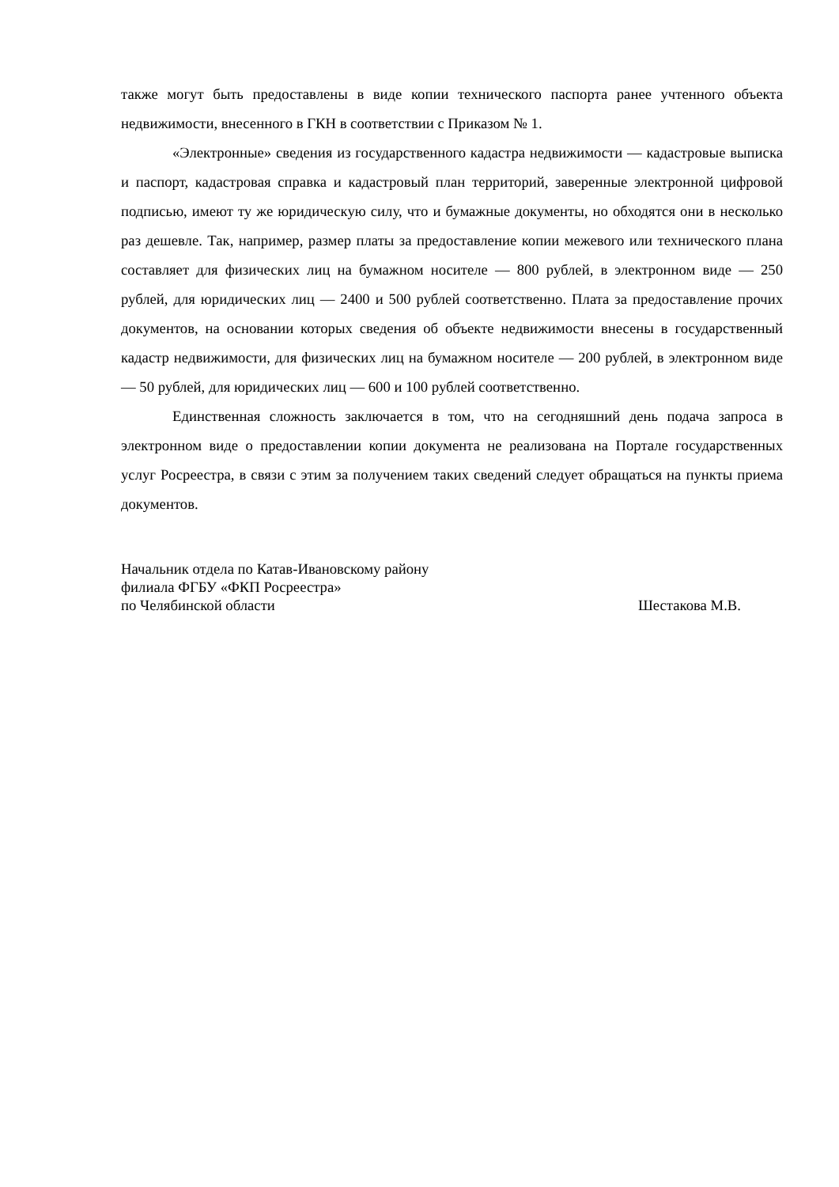также могут быть предоставлены в виде копии технического паспорта ранее учтенного объекта недвижимости, внесенного в ГКН в соответствии с Приказом № 1.
«Электронные» сведения из государственного кадастра недвижимости — кадастровые выписка и паспорт, кадастровая справка и кадастровый план территорий, заверенные электронной цифровой подписью, имеют ту же юридическую силу, что и бумажные документы, но обходятся они в несколько раз дешевле. Так, например, размер платы за предоставление копии межевого или технического плана составляет для физических лиц на бумажном носителе — 800 рублей, в электронном виде — 250 рублей, для юридических лиц — 2400 и 500 рублей соответственно. Плата за предоставление прочих документов, на основании которых сведения об объекте недвижимости внесены в государственный кадастр недвижимости, для физических лиц на бумажном носителе — 200 рублей, в электронном виде — 50 рублей, для юридических лиц — 600 и 100 рублей соответственно.
Единственная сложность заключается в том, что на сегодняшний день подача запроса в электронном виде о предоставлении копии документа не реализована на Портале государственных услуг Росреестра, в связи с этим за получением таких сведений следует обращаться на пункты приема документов.
Начальник отдела по Катав-Ивановскому району
филиала ФГБУ «ФКП Росреестра»
по Челябинской области Шестакова М.В.